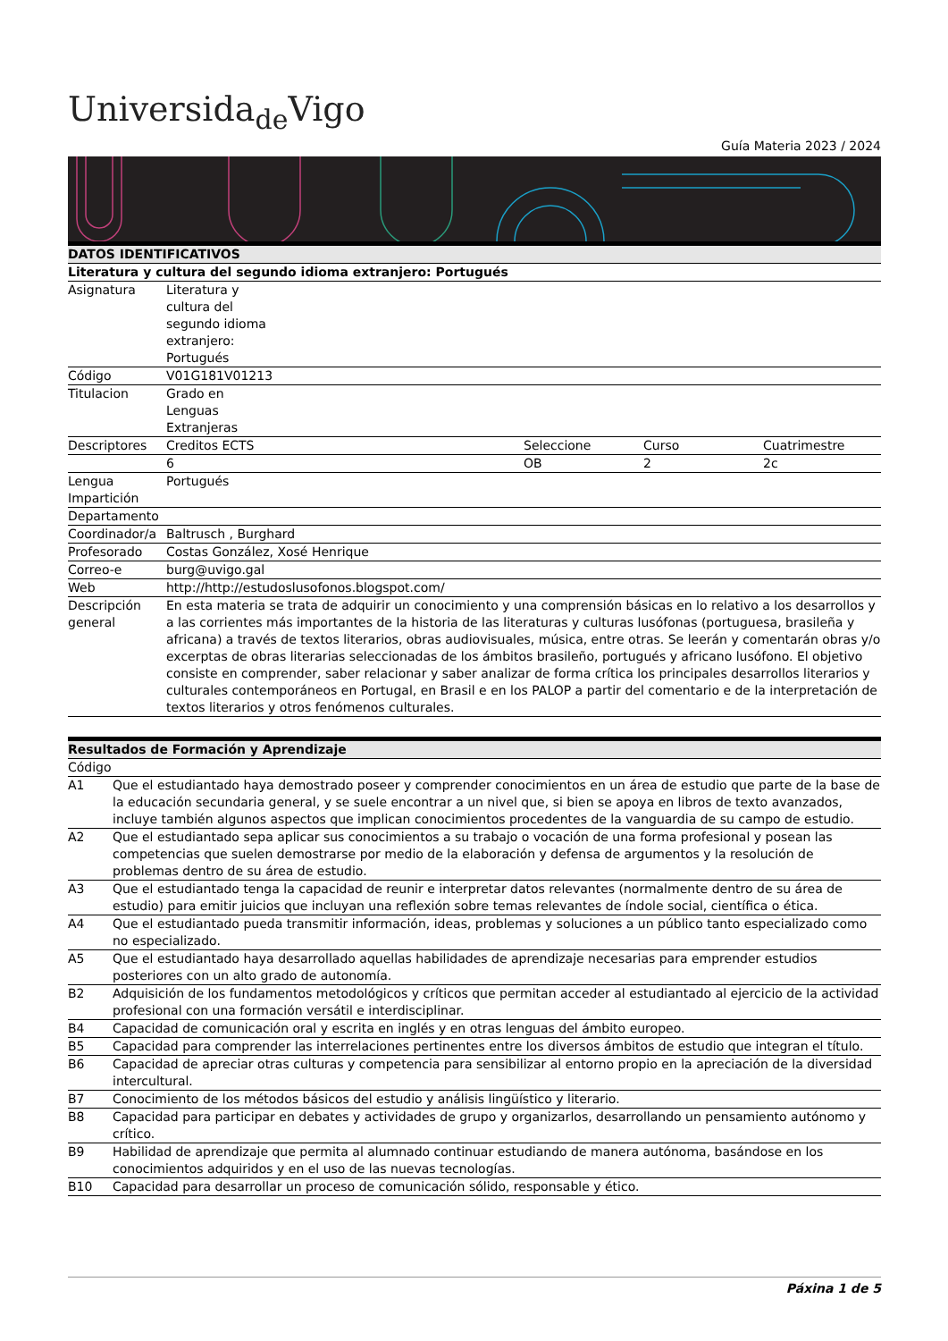Universida<sub>de</sub>Vigo
Guía Materia 2023 / 2024
| DATOS IDENTIFICATIVOS | | | | |
| --- | --- | --- | --- | --- |
| Literatura y cultura del segundo idioma extranjero: Portugués | | | | |
| Asignatura | Literatura y cultura del segundo idioma extranjero: Portugués | | | |
| Código | V01G181V01213 | | | |
| Titulacion | Grado en Lenguas Extranjeras | | | |
| Descriptores | Creditos ECTS | Seleccione | Curso | Cuatrimestre |
| | 6 | OB | 2 | 2c |
| Lengua Impartición | Portugués | | | |
| Departamento | | | | |
| Coordinador/a | Baltrusch , Burghard | | | |
| Profesorado | Costas González, Xosé Henrique | | | |
| Correo-e | burg@uvigo.gal | | | |
| Web | http://http://estudoslusofonos.blogspot.com/ | | | |
| Descripción general | En esta materia se trata de adquirir un conocimiento y una comprensión básicas en lo relativo a los desarrollos y a las corrientes más importantes de la historia de las literaturas y culturas lusófonas (portuguesa, brasileña y africana) a través de textos literarios, obras audiovisuales, música, entre otras. Se leerán y comentarán obras y/o excerptas de obras literarias seleccionadas de los ámbitos brasileño, portugués y africano lusófono. El objetivo consiste en comprender, saber relacionar y saber analizar de forma crítica los principales desarrollos literarios y culturales contemporáneos en Portugal, en Brasil e en los PALOP a partir del comentario e de la interpretación de textos literarios y otros fenómenos culturales. | | | |
| Resultados de Formación y Aprendizaje | |
| --- | --- |
| Código | |
| A1 | Que el estudiantado haya demostrado poseer y comprender conocimientos en un área de estudio que parte de la base de la educación secundaria general, y se suele encontrar a un nivel que, si bien se apoya en libros de texto avanzados, incluye también algunos aspectos que implican conocimientos procedentes de la vanguardia de su campo de estudio. |
| A2 | Que el estudiantado sepa aplicar sus conocimientos a su trabajo o vocación de una forma profesional y posean las competencias que suelen demostrarse por medio de la elaboración y defensa de argumentos y la resolución de problemas dentro de su área de estudio. |
| A3 | Que el estudiantado tenga la capacidad de reunir e interpretar datos relevantes (normalmente dentro de su área de estudio) para emitir juicios que incluyan una reflexión sobre temas relevantes de índole social, científica o ética. |
| A4 | Que el estudiantado pueda transmitir información, ideas, problemas y soluciones a un público tanto especializado como no especializado. |
| A5 | Que el estudiantado haya desarrollado aquellas habilidades de aprendizaje necesarias para emprender estudios posteriores con un alto grado de autonomía. |
| B2 | Adquisición de los fundamentos metodológicos y críticos que permitan acceder al estudiantado al ejercicio de la actividad profesional con una formación versátil e interdisciplinar. |
| B4 | Capacidad de comunicación oral y escrita en inglés y en otras lenguas del ámbito europeo. |
| B5 | Capacidad para comprender las interrelaciones pertinentes entre los diversos ámbitos de estudio que integran el título. |
| B6 | Capacidad de apreciar otras culturas y competencia para sensibilizar al entorno propio en la apreciación de la diversidad intercultural. |
| B7 | Conocimiento de los métodos básicos del estudio y análisis lingüístico y literario. |
| B8 | Capacidad para participar en debates y actividades de grupo y organizarlos, desarrollando un pensamiento autónomo y crítico. |
| B9 | Habilidad de aprendizaje que permita al alumnado continuar estudiando de manera autónoma, basándose en los conocimientos adquiridos y en el uso de las nuevas tecnologías. |
| B10 | Capacidad para desarrollar un proceso de comunicación sólido, responsable y ético. |
Páxina 1 de 5